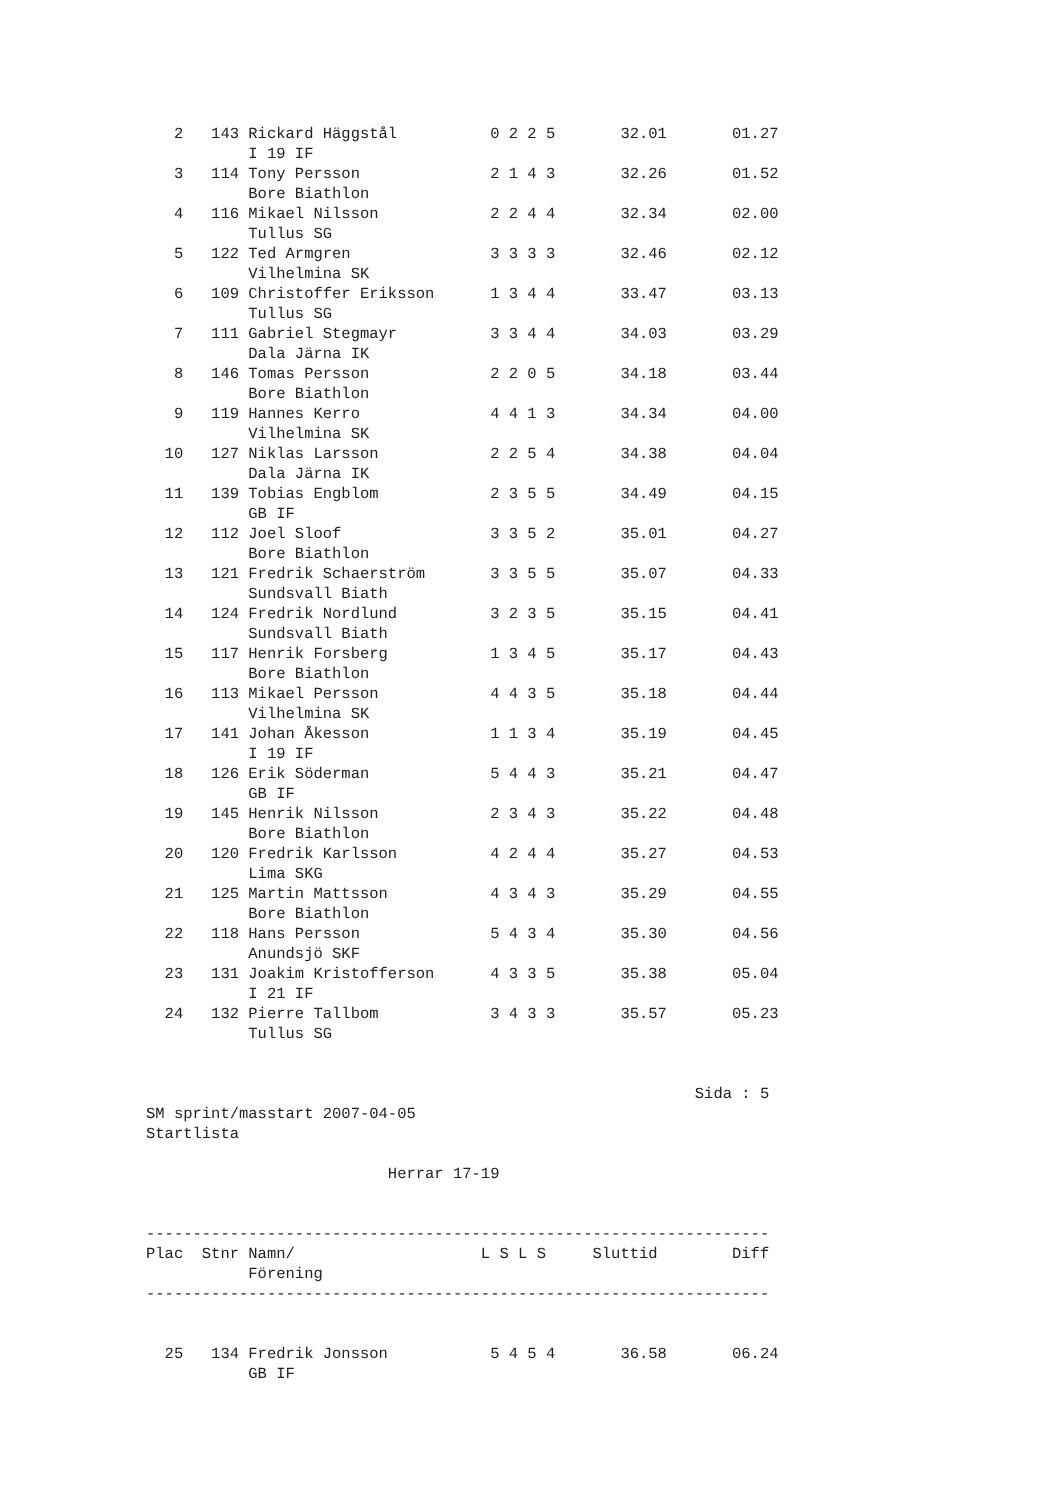2   143 Rickard Häggstål          0 2 2 5       32.01       01.27
           I 19 IF
   3   114 Tony Persson              2 1 4 3       32.26       01.52
           Bore Biathlon
   4   116 Mikael Nilsson            2 2 4 4       32.34       02.00
           Tullus SG
   5   122 Ted Armgren               3 3 3 3       32.46       02.12
           Vilhelmina SK
   6   109 Christoffer Eriksson      1 3 4 4       33.47       03.13
           Tullus SG
   7   111 Gabriel Stegmayr          3 3 4 4       34.03       03.29
           Dala Järna IK
   8   146 Tomas Persson             2 2 0 5       34.18       03.44
           Bore Biathlon
   9   119 Hannes Kerro              4 4 1 3       34.34       04.00
           Vilhelmina SK
  10   127 Niklas Larsson            2 2 5 4       34.38       04.04
           Dala Järna IK
  11   139 Tobias Engblom            2 3 5 5       34.49       04.15
           GB IF
  12   112 Joel Sloof                3 3 5 2       35.01       04.27
           Bore Biathlon
  13   121 Fredrik Schaerström       3 3 5 5       35.07       04.33
           Sundsvall Biath
  14   124 Fredrik Nordlund          3 2 3 5       35.15       04.41
           Sundsvall Biath
  15   117 Henrik Forsberg           1 3 4 5       35.17       04.43
           Bore Biathlon
  16   113 Mikael Persson            4 4 3 5       35.18       04.44
           Vilhelmina SK
  17   141 Johan Åkesson             1 1 3 4       35.19       04.45
           I 19 IF
  18   126 Erik Söderman             5 4 4 3       35.21       04.47
           GB IF
  19   145 Henrik Nilsson            2 3 4 3       35.22       04.48
           Bore Biathlon
  20   120 Fredrik Karlsson          4 2 4 4       35.27       04.53
           Lima SKG
  21   125 Martin Mattsson           4 3 4 3       35.29       04.55
           Bore Biathlon
  22   118 Hans Persson              5 4 3 4       35.30       04.56
           Anundsjö SKF
  23   131 Joakim Kristofferson      4 3 3 5       35.38       05.04
           I 21 IF
  24   132 Pierre Tallbom            3 4 3 3       35.57       05.23
           Tullus SG


                                                           Sida : 5
SM sprint/masstart 2007-04-05
Startlista

                          Herrar 17-19


-------------------------------------------------------------------
Plac  Stnr Namn/                    L S L S     Sluttid        Diff
           Förening
-------------------------------------------------------------------


  25   134 Fredrik Jonsson           5 4 5 4       36.58       06.24
           GB IF